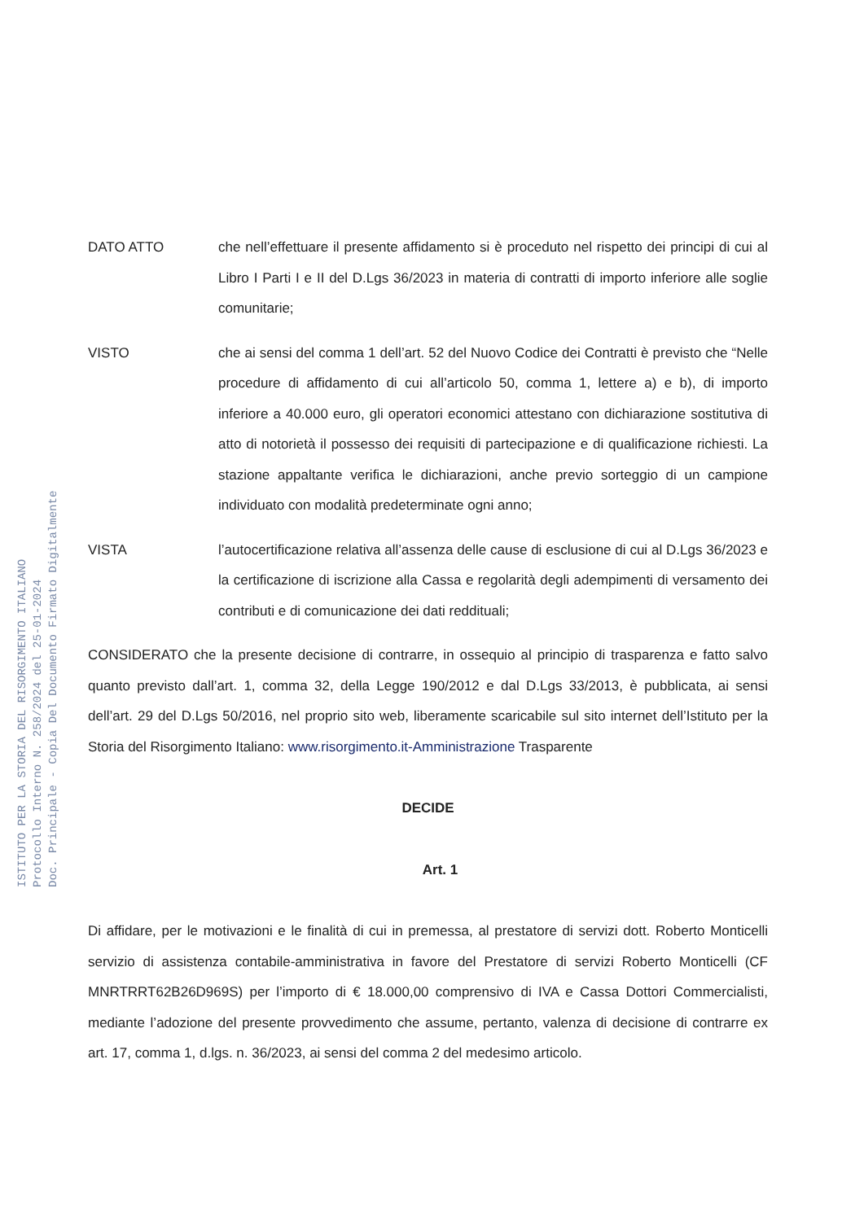ISTITUTO PER LA STORIA DEL RISORGIMENTO ITALIANO
Protocollo Interno N. 258/2024 del 25-01-2024
Doc. Principale - Copia Del Documento Firmato Digitalmente
DATO ATTO che nell’effettuare il presente affidamento si è proceduto nel rispetto dei principi di cui al Libro I Parti I e II del D.Lgs 36/2023 in materia di contratti di importo inferiore alle soglie comunitarie;
VISTO che ai sensi del comma 1 dell’art. 52 del Nuovo Codice dei Contratti è previsto che “Nelle procedure di affidamento di cui all’articolo 50, comma 1, lettere a) e b), di importo inferiore a 40.000 euro, gli operatori economici attestano con dichiarazione sostitutiva di atto di notorietà il possesso dei requisiti di partecipazione e di qualificazione richiesti. La stazione appaltante verifica le dichiarazioni, anche previo sorteggio di un campione individuato con modalità predeterminate ogni anno;
VISTA l’autocertificazione relativa all’assenza delle cause di esclusione di cui al D.Lgs 36/2023 e la certificazione di iscrizione alla Cassa e regolarità degli adempimenti di versamento dei contributi e di comunicazione dei dati reddituali;
CONSIDERATO che la presente decisione di contrarre, in ossequio al principio di trasparenza e fatto salvo quanto previsto dall’art. 1, comma 32, della Legge 190/2012 e dal D.Lgs 33/2013, è pubblicata, ai sensi dell’art. 29 del D.Lgs 50/2016, nel proprio sito web, liberamente scaricabile sul sito internet dell’Istituto per la Storia del Risorgimento Italiano: www.risorgimento.it-Amministrazione Trasparente
DECIDE
Art. 1
Di affidare, per le motivazioni e le finalità di cui in premessa, al prestatore di servizi dott. Roberto Monticelli servizio di assistenza contabile-amministrativa in favore del Prestatore di servizi Roberto Monticelli (CF MNRTRRT62B26D969S) per l’importo di € 18.000,00 comprensivo di IVA e Cassa Dottori Commercialisti, mediante l’adozione del presente provvedimento che assume, pertanto, valenza di decisione di contrarre ex art. 17, comma 1, d.lgs. n. 36/2023, ai sensi del comma 2 del medesimo articolo.